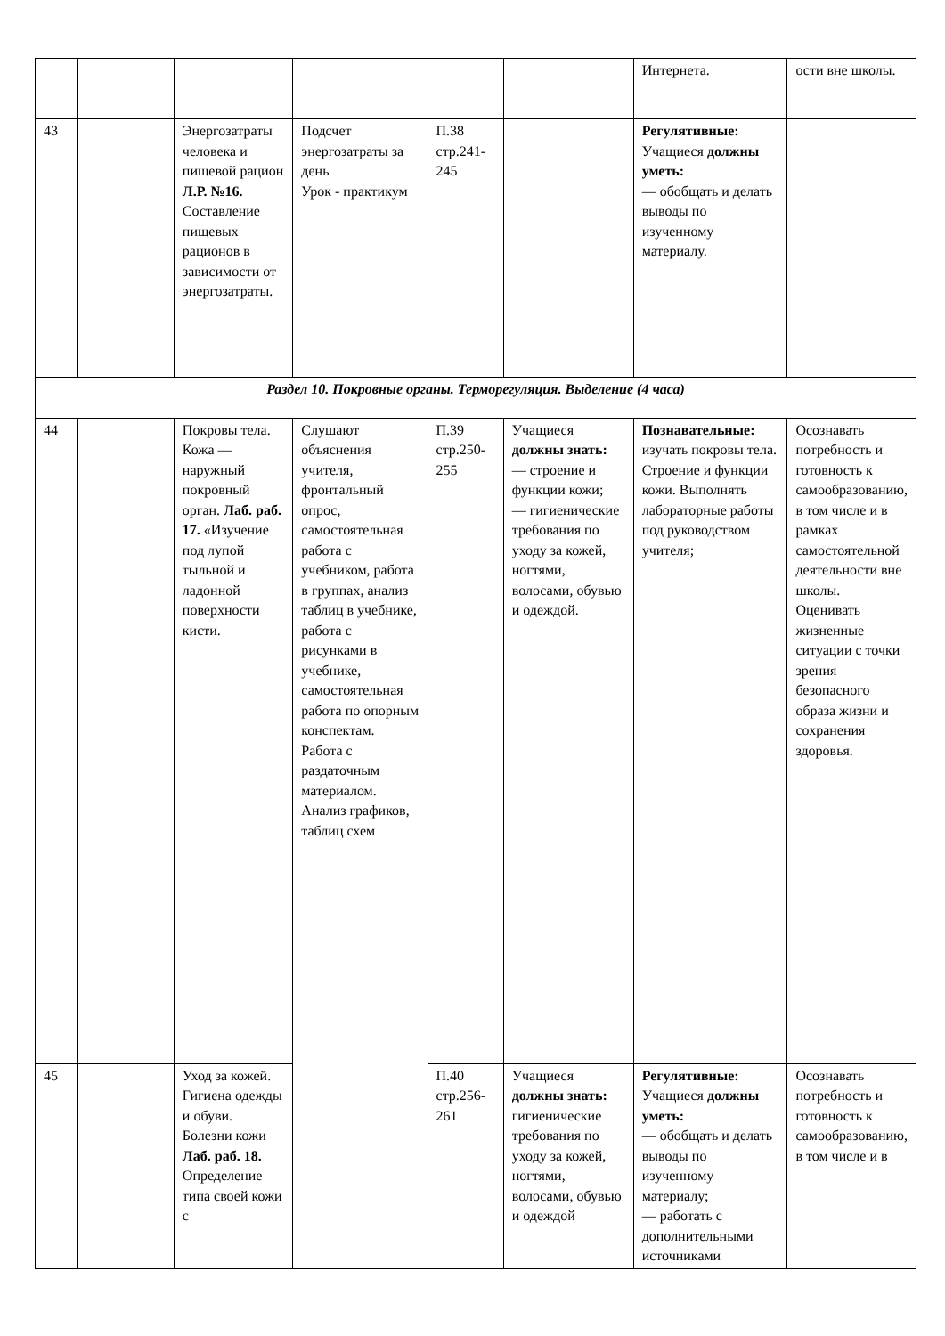| | | | | | | | Интернета. | ости вне школы. |
| 43 | | | Энергозатраты человека и пищевой рацион Л.Р. №16. Составление пищевых рационов в зависимости от энергозатраты. | Подсчет энергозатраты за день Урок - практикум | П.38 стр.241-245 | | Регулятивные: Учащиеся должны уметь: — обобщать и делать выводы по изученному материалу. | |
| Раздел 10. Покровные органы. Терморегуляция. Выделение (4 часа) | | | | | | | | |
| 44 | | | Покровы тела. Кожа — наружный покровный орган. Лаб. раб. 17. «Изучение под лупой тыльной и ладонной поверхности кисти. | Слушают объяснения учителя, фронтальный опрос, самостоятельная работа с учебником, работа в группах, анализ таблиц в учебнике, работа с рисунками в учебнике, самостоятельная работа по опорным конспектам. Работа с раздаточным материалом. Анализ графиков, таблиц схем | П.39 стр.250-255 | Учащиеся должны знать: — строение и функции кожи; — гигиенические требования по уходу за кожей, ногтями, волосами, обувью и одеждой. | Познавательные: изучать покровы тела. Строение и функции кожи. Выполнять лабораторные работы под руководством учителя; | Осознавать потребность и готовность к самообразованию, в том числе и в рамках самостоятельной деятельности вне школы. Оценивать жизненные ситуации с точки зрения безопасного образа жизни и сохранения здоровья. |
| 45 | | | Уход за кожей. Гигиена одежды и обуви. Болезни кожи Лаб. раб. 18. Определение типа своей кожи с | | П.40 стр.256-261 | Учащиеся должны знать: гигиенические требования по уходу за кожей, ногтями, волосами, обувью и одеждой | Регулятивные: Учащиеся должны уметь: — обобщать и делать выводы по изученному материалу; — работать с дополнительными источниками | Осознавать потребность и готовность к самообразованию, в том числе и в |